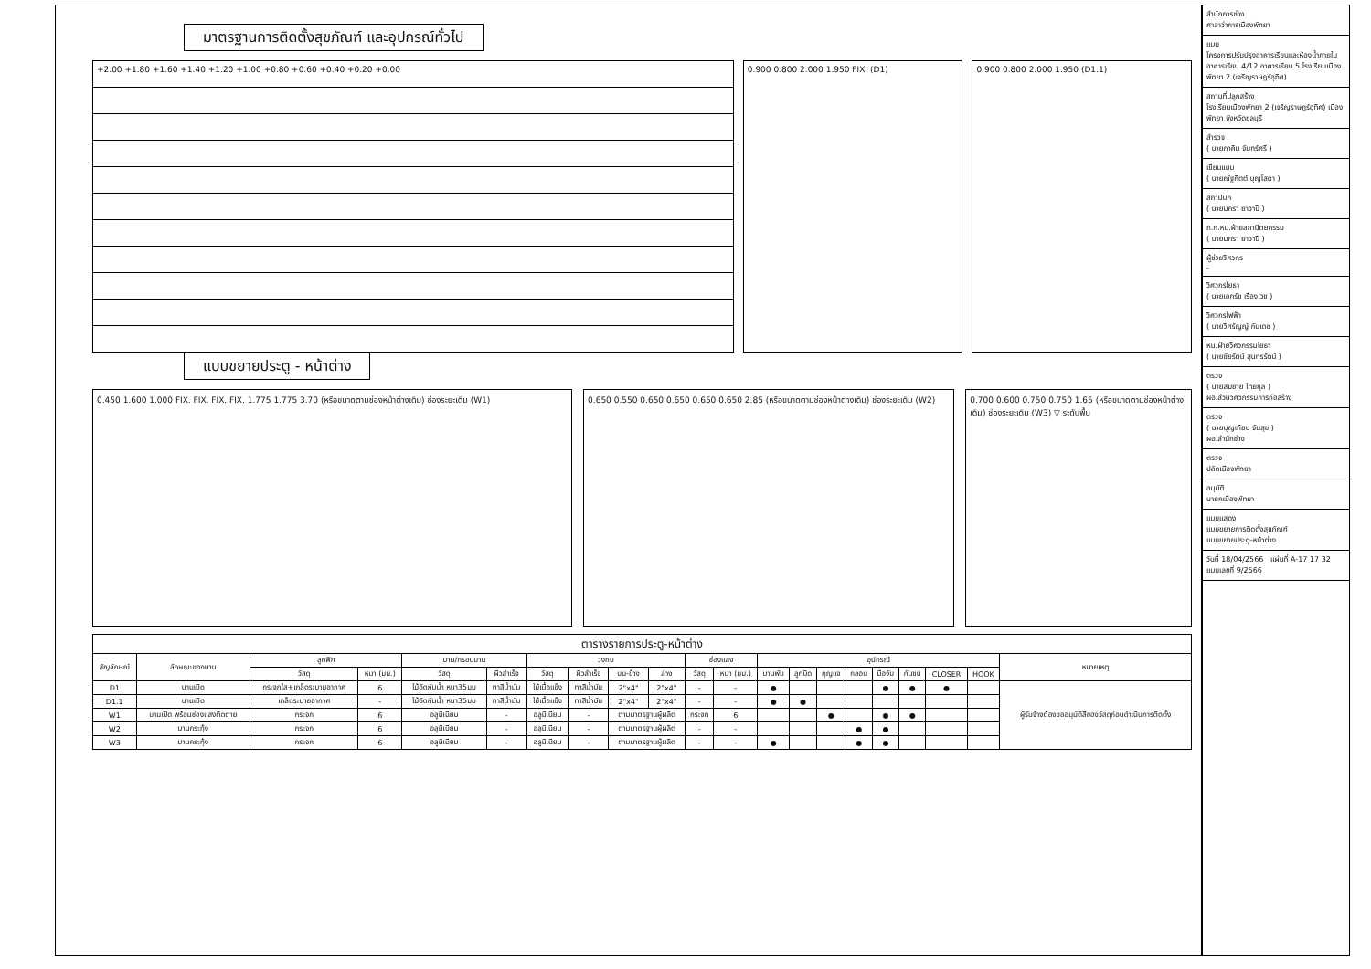มาตรฐานการติดตั้งสุขภัณฑ์ และอุปกรณ์ทั่วไป
+2.00 +1.80 +1.60 +1.40 +1.20 +1.00 +0.80 +0.60 +0.40 +0.20 +0.00
0.900 0.800 2.000 1.950 FIX. (D1)
0.900 0.800 2.000 1.950 (D1.1)
แบบขยายประตู - หน้าต่าง
0.450 1.600 1.000 FIX. FIX. FIX. FIX. 1.775 1.775 3.70 (หรือขนาดตามช่องหน้าต่างเดิม) ช่องระยะเดิม (W1)
0.650 0.550 0.650 0.650 0.650 0.650 2.85 (หรือขนาดตามช่องหน้าต่างเดิม) ช่องระยะเดิม (W2)
0.700 0.600 0.750 0.750 1.65 (หรือขนาดตามช่องหน้าต่างเดิม) ช่องระยะเดิม (W3) ▽ ระดับพื้น
| ตารางรายการประตู-หน้าต่าง | | | | | | | | | | | | | | | | | | | | |
| --- | --- | --- | --- | --- | --- | --- | --- | --- | --- | --- | --- | --- | --- | --- | --- | --- | --- | --- | --- | --- |
| สัญลักษณ์ | ลักษณะของบาน | ลูกฟัก | | บาน/กรอบบาน | | วงกบ | | | | ช่องแสง | | อุปกรณ์ | | | | | | | | หมายเหตุ |
| | | วัสดุ | หนา (มม.) | วัสดุ | ผิวสำเร็จ | วัสดุ | ผิวสำเร็จ | บน-ข้าง | ล่าง | วัสดุ | หนา (มม.) | บานพับ | ลูกบิด | กุญแจ | กลอน | มือจับ | กันชน | CLOSER | HOOK | |
| D1 | บานเปิด | กระจกใส+เกล็ดระบายอากาศ | 6 | ไม้อัดกันน้ำ หนา35มม | ทาสีน้ำมัน | ไม้เนื้อแข็ง | ทาสีน้ำมัน | 2"x4" | 2"x4" | - | - | ● | | | | ● | ● | ● | | ผู้รับจ้างต้องขออนุมัติสีของวัสดุก่อนดำเนินการติดตั้ง |
| D1.1 | บานเปิด | เกล็ดระบายอากาศ | - | ไม้อัดกันน้ำ หนา35มม | ทาสีน้ำมัน | ไม้เนื้อแข็ง | ทาสีน้ำมัน | 2"x4" | 2"x4" | - | - | ● | ● | | | | | | | |
| W1 | บานเปิด พร้อมช่องแสงติดตาย | กระจก | 6 | อลูมิเนียม | - | อลูมิเนียม | - | ตามมาตรฐานผู้ผลิต | | กระจก | 6 | | | ● | | ● | ● | | | |
| W2 | บานกระทุ้ง | กระจก | 6 | อลูมิเนียม | - | อลูมิเนียม | - | ตามมาตรฐานผู้ผลิต | | - | - | | | | ● | ● | | | | |
| W3 | บานกระทุ้ง | กระจก | 6 | อลูมิเนียม | - | อลูมิเนียม | - | ตามมาตรฐานผู้ผลิต | | - | - | ● | | | ● | ● | | | | |
สำนักการช่าง
ศาลาว่าการเมืองพัทยา
แบบ
โครงการปรับปรุงอาคารเรียนและห้องน้ำภายในอาคารเรียน 4/12 อาคารเรียน 5 โรงเรียนเมืองพัทยา 2 (เจริญราษฎร์อุทิศ)
สถานที่ปลูกสร้าง
โรงเรียนเมืองพัทยา 2 (เจริญราษฎร์อุทิศ) เมืองพัทยา จังหวัดชลบุรี
สำรวจ
( นายภาคิน จันทร์ศรี )
เขียนแบบ
( นายณัฐกิตต์ บุญโสดา )
สถาปนิก
( นายมกรา ยาวาปี )
ภ.ก.หน.ฝ่ายสถาปัตยกรรม
( นายมกรา ยาวาปี )
ผู้ช่วยวิศวกร
-
วิศวกรโยธา
( นายเอกรัช เรืองเวช )
วิศวกรไฟฟ้า
( นายวิศรัญญ์ กันเดช )
หน.ฝ่ายวิศวกรรมโยธา
( นายชัยรัตน์ สุนทรรัตน์ )
ตรวจ
( นายสมชาย ไทยกุล )
ผอ.ส่วนวิศวกรรมการก่อสร้าง
ตรวจ
( นายบุญเทียน จันสุข )
ผอ.สำนักช่าง
ตรวจ
ปลัดเมืองพัทยา
อนุมัติ
นายกเมืองพัทยา
แบบแสดง
แบบขยายการติดตั้งสุขภัณฑ์
แบบขยายประตู-หน้าต่าง
วันที่ 18/04/2566 แผ่นที่ A-17 17 32
แบบเลขที่ 9/2566